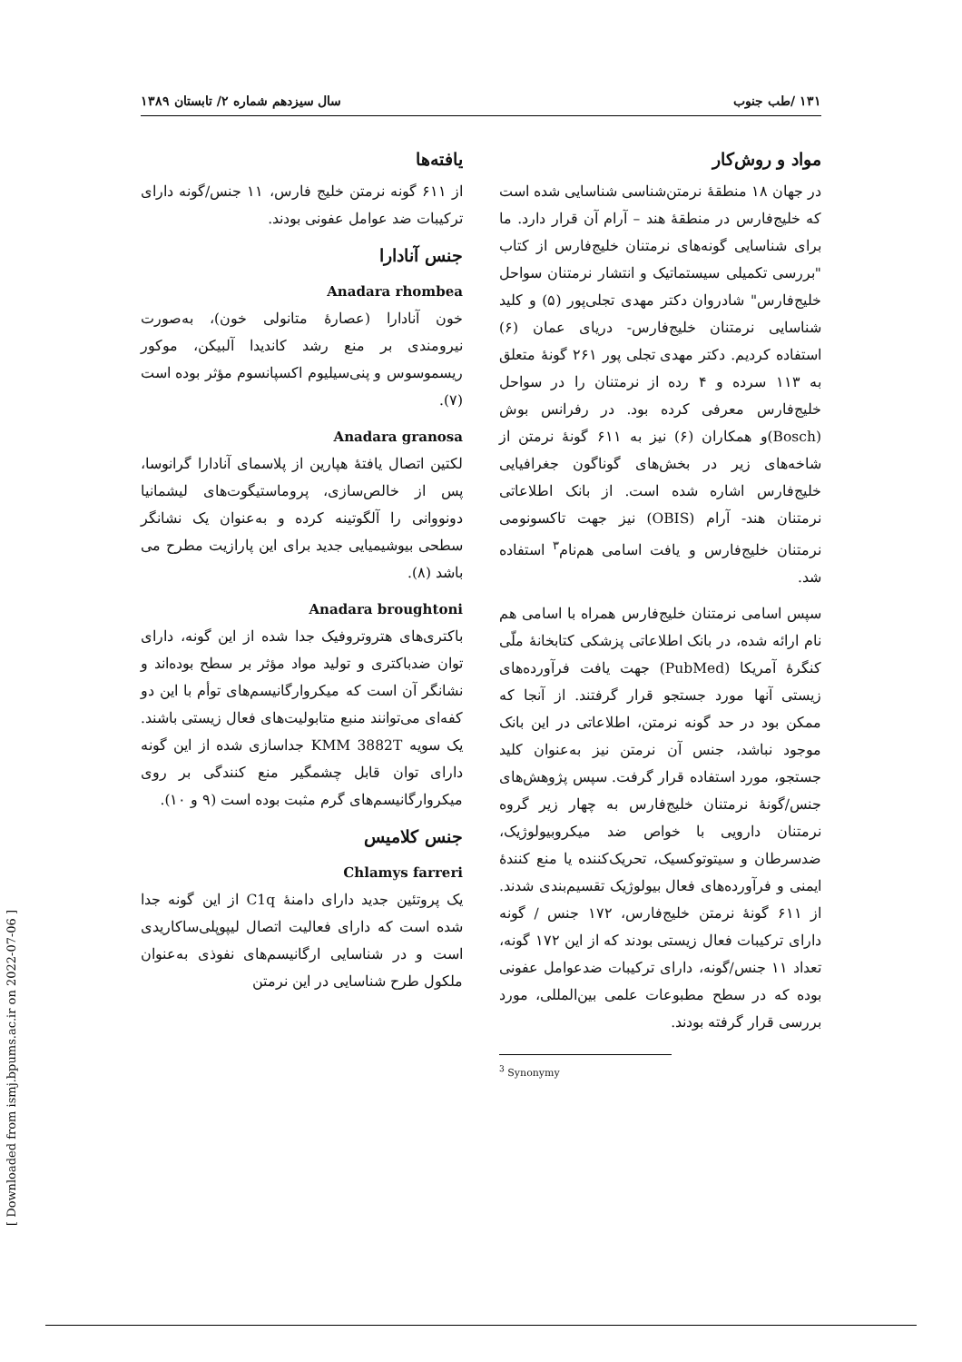۱۳۱ /طب جنوب سال سیزدهم شماره ۲/ تابستان ۱۳۸۹
مواد و روش‌کار
در جهان ۱۸ منطقهٔ نرمتن‌شناسی شناسایی شده است که خلیج‌فارس در منطقهٔ هند – آرام آن قرار دارد. ما برای شناسایی گونه‌های نرمتنان خلیج‌فارس از کتاب "بررسی تکمیلی سیستماتیک و انتشار نرمتنان سواحل خلیج‌فارس" شادروان دکتر مهدی تجلی‌پور (۵) و کلید شناسایی نرمتنان خلیج‌فارس- دریای عمان (۶) استفاده کردیم. دکتر مهدی تجلی پور ۲۶۱ گونهٔ متعلق به ۱۱۳ سرده و ۴ رده از نرمتنان را در سواحل خلیج‌فارس معرفی کرده بود. در رفرانس بوش (Bosch)و همکاران (۶) نیز به ۶۱۱ گونهٔ نرمتن از شاخه‌های زیر در بخش‌های گوناگون جغرافیایی خلیج‌فارس اشاره شده است. از بانک اطلاعاتی نرمتنان هند- آرام (OBIS) نیز جهت تاکسونومی نرمتنان خلیج‌فارس و یافت اسامی هم‌نام<sup>۳</sup> استفاده شد.
سپس اسامی نرمتنان خلیج‌فارس همراه با اسامی هم نام ارائه شده، در بانک اطلاعاتی پزشکی کتابخانهٔ ملّی کنگرهٔ آمریکا (PubMed) جهت یافت فرآورده‌های زیستی آنها مورد جستجو قرار گرفتند. از آنجا که ممکن بود در حد گونه نرمتن، اطلاعاتی در این بانک موجود نباشد، جنس آن نرمتن نیز به‌عنوان کلید جستجو، مورد استفاده قرار گرفت. سپس پژوهش‌های جنس/گونهٔ نرمتنان خلیج‌فارس به چهار زیر گروه نرمتنان دارویی با خواص ضد میکروبیولوژیک، ضدسرطان و سیتوتوکسیک، تحریک‌کننده یا منع کنندهٔ ایمنی و فرآورده‌های فعال بیولوژیک تقسیم‌بندی شدند. از ۶۱۱ گونهٔ نرمتن خلیج‌فارس، ۱۷۲ جنس / گونه دارای ترکیبات فعال زیستی بودند که از این ۱۷۲ گونه، تعداد ۱۱ جنس/گونه، دارای ترکیبات ضدعوامل عفونی بوده که در سطح مطبوعات علمی بین‌المللی، مورد بررسی قرار گرفته بودند.
<sup>3</sup> Synonymy
یافته‌ها
از ۶۱۱ گونه نرمتن خلیج فارس، ۱۱ جنس/گونه دارای ترکیبات ضد عوامل عفونی بودند.
جنس آنادارا
Anadara rhombea
خون آنادارا (عصارهٔ متانولی خون)، به‌صورت نیرومندی بر منع رشد کاندیدا آلبیکن، موکور ریسموسوس و پنی‌سیلیوم اکسپانسوم مؤثر بوده است (۷).
Anadara granosa
لکتین اتصال یافتهٔ هپارین از پلاسمای آنادارا گرانوسا، پس از خالص‌سازی، پروماستیگوت‌های لیشمانیا دونووانی را آلگوتینه کرده و به‌عنوان یک نشانگر سطحی بیوشیمیایی جدید برای این پارازیت مطرح می باشد (۸).
Anadara broughtoni
باکتری‌های هتروتروفیک جدا شده از این گونه، دارای توان ضدباکتری و تولید مواد مؤثر بر سطح بوده‌اند و نشانگر آن است که میکروارگانیسم‌های توأم با این دو کفه‌ای می‌توانند منبع متابولیت‌های فعال زیستی باشند. یک سویه KMM 3882T جداسازی شده از این گونه دارای توان قابل چشمگیر منع کنندگی بر روی میکروارگانیسم‌های گرم مثبت بوده است (۹ و ۱۰).
جنس کلامیس
Chlamys farreri
یک پروتئین جدید دارای دامنهٔ C1q از این گونه جدا شده است که دارای فعالیت اتصال لیپوپلی‌ساکاریدی است و در شناسایی ارگانیسم‌های نفوذی به‌عنوان ملکول طرح شناسایی در این نرمتن
[ Downloaded from ismj.bpums.ac.ir on 2022-07-06 ]